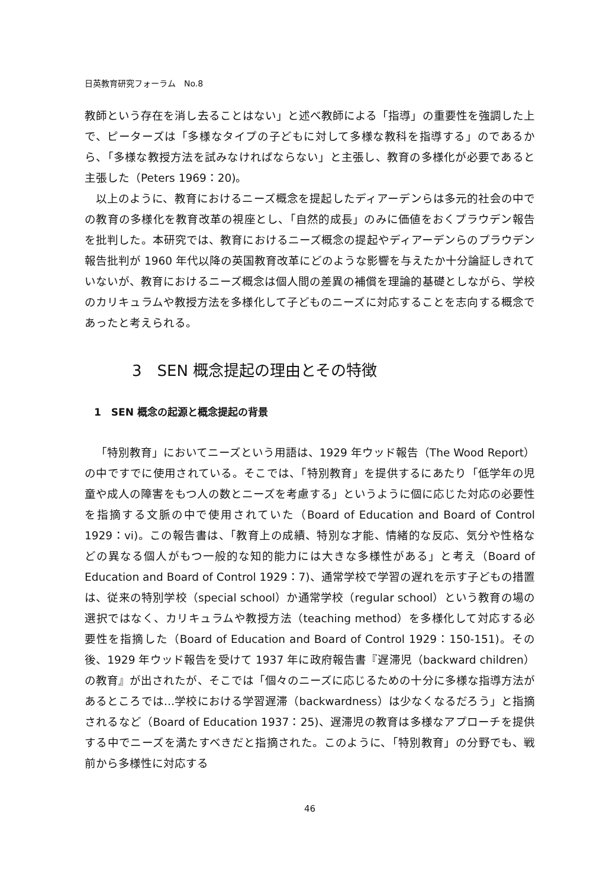日英教育研究フォーラム　No.8
教師という存在を消し去ることはない」と述べ教師による「指導」の重要性を強調した上で、ピーターズは「多様なタイプの子どもに対して多様な教科を指導する」のであるから、「多様な教授方法を試みなければならない」と主張し、教育の多様化が必要であると主張した（Peters 1969：20)。
以上のように、教育におけるニーズ概念を提起したディアーデンらは多元的社会の中での教育の多様化を教育改革の視座とし、「自然的成長」のみに価値をおくプラウデン報告を批判した。本研究では、教育におけるニーズ概念の提起やディアーデンらのプラウデン報告批判が 1960 年代以降の英国教育改革にどのような影響を与えたか十分論証しきれていないが、教育におけるニーズ概念は個人間の差異の補償を理論的基礎としながら、学校のカリキュラムや教授方法を多様化して子どものニーズに対応することを志向する概念であったと考えられる。
3　SEN 概念提起の理由とその特徴
1　SEN 概念の起源と概念提起の背景
「特別教育」においてニーズという用語は、1929 年ウッド報告（The Wood Report）の中ですでに使用されている。そこでは、「特別教育」を提供するにあたり「低学年の児童や成人の障害をもつ人の数とニーズを考慮する」というように個に応じた対応の必要性を指摘する文脈の中で使用されていた（Board of Education and Board of Control　1929：vi)。この報告書は、「教育上の成績、特別な才能、情緒的な反応、気分や性格などの異なる個人がもつ一般的な知的能力には大きな多様性がある」と考え（Board of Education and Board of Control 1929：7)、通常学校で学習の遅れを示す子どもの措置は、従来の特別学校（special school）か通常学校（regular school）という教育の場の選択ではなく、カリキュラムや教授方法（teaching method）を多様化して対応する必要性を指摘した（Board of Education and Board of Control 1929：150-151)。その後、1929 年ウッド報告を受けて 1937 年に政府報告書『遅滞児（backward children）の教育』が出されたが、そこでは「個々のニーズに応じるための十分に多様な指導方法があるところでは…学校における学習遅滞（backwardness）は少なくなるだろう」と指摘されるなど（Board of Education 1937：25)、遅滞児の教育は多様なアプローチを提供する中でニーズを満たすべきだと指摘された。このように、「特別教育」の分野でも、戦前から多様性に対応する
46